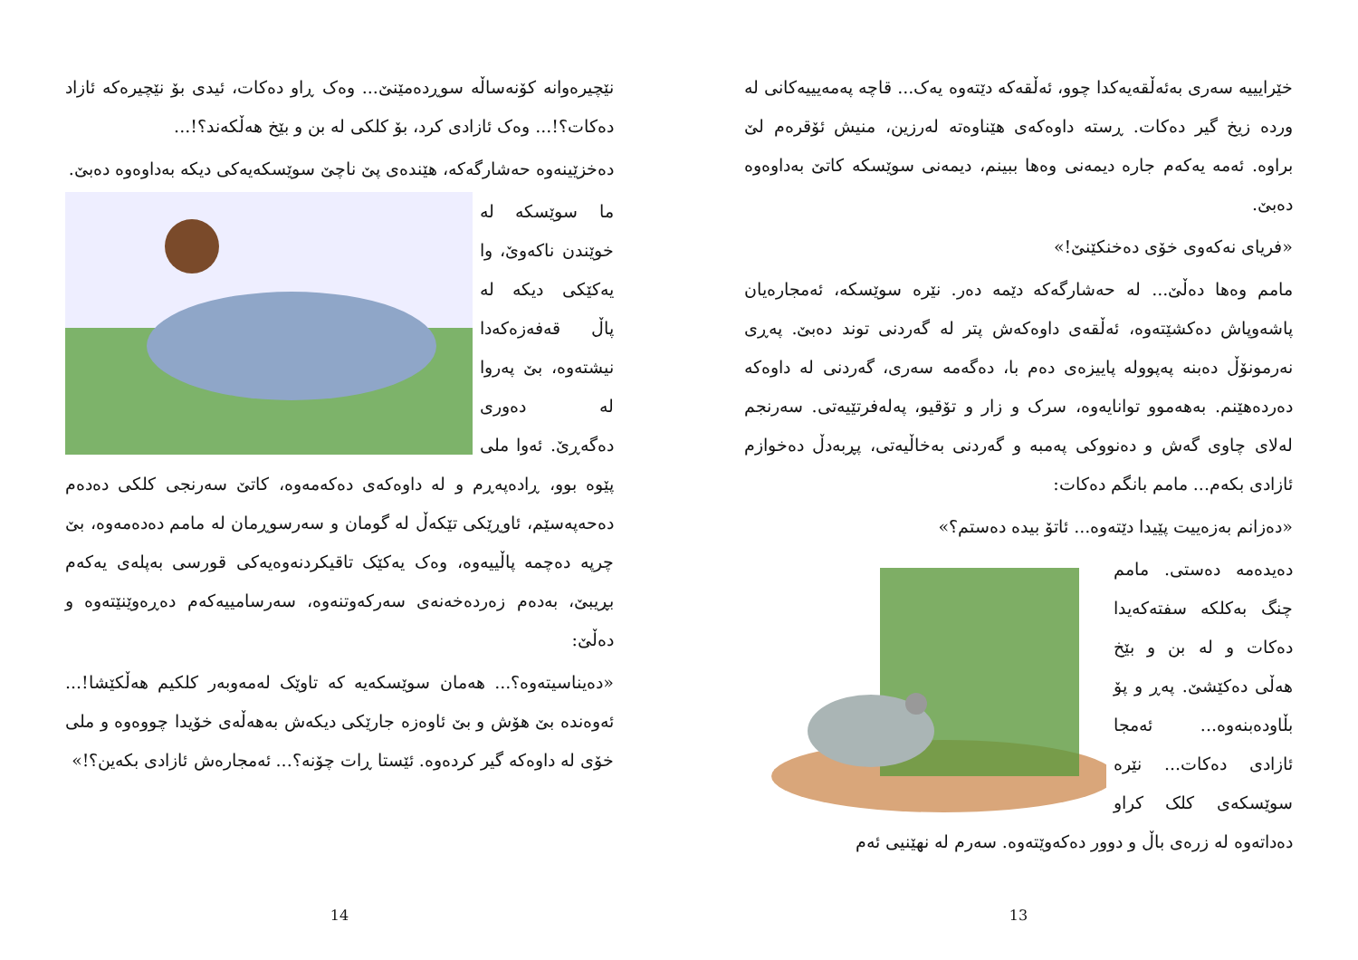خێرایییە سەری بەئەڵقەیەکدا چوو، ئەڵقەکە دێتەوە یەک... قاچە پەمەیییەکانی لە وردە زیخ گیر دەکات. ڕستە داوەکەی هێناوەتە لەرزین، منیش ئۆقرەم لێ براوە. ئەمە یەکەم جارە دیمەنی وەها ببینم، دیمەنی سوێسکە کاتێ بەداوەوە دەبێ.
«فریای نەکەوی خۆی دەخنکێنێ!»
مامم وەها دەڵێ... لە حەشارگەکە دێمە دەر. نێرە سوێسکە، ئەمجارەیان پاشەوپاش دەکشێتەوە، ئەڵقەی داوەکەش پتر لە گەردنی توند دەبێ. پەڕی نەرمونۆڵ دەبنە پەپوولە پاییزەی دەم با، دەگەمە سەری، گەردنی لە داوەکە دەردەهێنم. بەهەموو توانایەوە، سرک و زار و تۆقیو، پەلەفرتێیەتی. سەرنجم لەلای چاوی گەش و دەنووکی پەمبە و گەردنی بەخاڵیەتی، پڕبەدڵ دەخوازم ئازادی بکەم... مامم بانگم دەکات:
«دەزانم بەزەییت پێیدا دێتەوە... ئاتۆ بیدە دەستم؟»
دەیدەمە دەستی. مامم چنگ بەکلکە سفتەکەیدا دەکات و لە بن و بێخ هەڵی دەکێشێ. پەڕ و پۆ بڵاودەبنەوە... ئەمجا ئازادی دەکات... نێرە سوێسکەی کلک کراو دەداتەوە لە زرەی باڵ و دوور دەکەوێتەوە. سەرم لە نهێنیی ئەم
13
نێچیرەوانە کۆنەساڵە سوڕدەمێنێ... وەک ڕاو دەکات، ئیدی بۆ نێچیرەکە ئازاد دەکات؟!... وەک ئازادی کرد، بۆ کلکی لە بن و بێخ هەڵکەند؟!...
دەخزێینەوە حەشارگەکە، هێندەی پێ ناچێ سوێسکەیەکی دیکە بەداوەوە دەبێ.
ما سوێسکە لە خوێندن ناکەوێ، وا یەکێکی دیکە لە پاڵ قەفەزەکەدا نیشتەوە، بێ پەروا لە دەوری دەگەڕێ. ئەوا ملی پێوە بوو، ڕادەپەڕم و لە داوەکەی دەکەمەوە، کاتێ سەرنجی کلکی دەدەم دەحەپەسێم، ئاوڕێکی تێکەڵ لە گومان و سەرسوڕمان لە مامم دەدەمەوە، بێ چرپە دەچمە پاڵییەوە، وەک یەکێک تاقیکردنەوەیەکی قورسی بەپلەی یەکەم بڕیبێ، بەدەم زەردەخەنەی سەرکەوتنەوە، سەرسامییەکەم دەڕەوێنێتەوە و دەڵێ:
«دەیناسیتەوە؟... هەمان سوێسکەیە کە تاوێک لەمەوبەر کلکیم هەڵکێشا!... ئەوەندە بێ هۆش و بێ ئاوەزە جارێکی دیکەش بەهەڵەی خۆیدا چووەوە و ملی خۆی لە داوەکە گیر کردەوە. ئێستا ڕات چۆنە؟... ئەمجارەش ئازادی بکەین؟!»
14